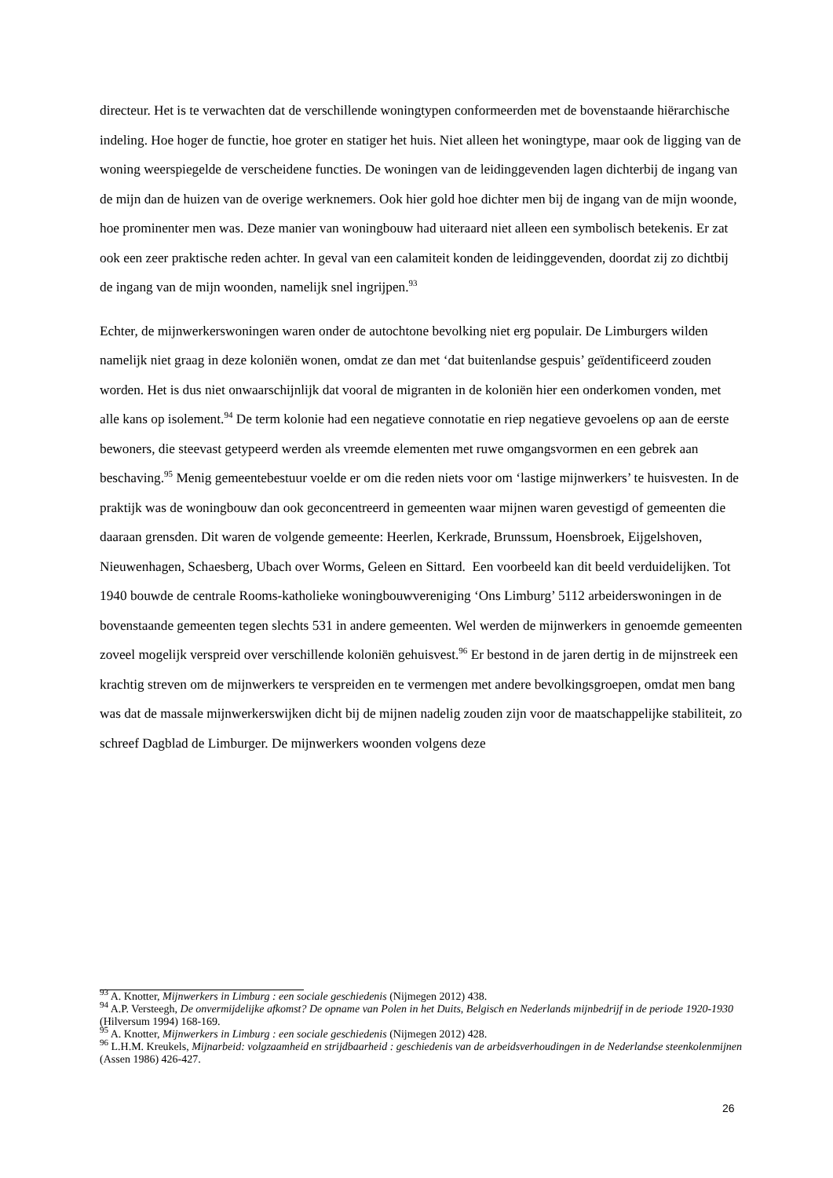directeur. Het is te verwachten dat de verschillende woningtypen conformeerden met de bovenstaande hiërarchische indeling. Hoe hoger de functie, hoe groter en statiger het huis. Niet alleen het woningtype, maar ook de ligging van de woning weerspiegelde de verscheidene functies. De woningen van de leidinggevenden lagen dichterbij de ingang van de mijn dan de huizen van de overige werknemers. Ook hier gold hoe dichter men bij de ingang van de mijn woonde, hoe prominenter men was. Deze manier van woningbouw had uiteraard niet alleen een symbolisch betekenis. Er zat ook een zeer praktische reden achter. In geval van een calamiteit konden de leidinggevenden, doordat zij zo dichtbij de ingang van de mijn woonden, namelijk snel ingrijpen.<sup>93</sup>
Echter, de mijnwerkerswoningen waren onder de autochtone bevolking niet erg populair. De Limburgers wilden namelijk niet graag in deze koloniën wonen, omdat ze dan met ‘dat buitenlandse gespuis’ geïdentificeerd zouden worden. Het is dus niet onwaarschijnlijk dat vooral de migranten in de koloniën hier een onderkomen vonden, met alle kans op isolement.<sup>94</sup> De term kolonie had een negatieve connotatie en riep negatieve gevoelens op aan de eerste bewoners, die steevast getypeerd werden als vreemde elementen met ruwe omgangsvormen en een gebrek aan beschaving.<sup>95</sup> Menig gemeentebestuur voelde er om die reden niets voor om ‘lastige mijnwerkers’ te huisvesten. In de praktijk was de woningbouw dan ook geconcentreerd in gemeenten waar mijnen waren gevestigd of gemeenten die daaraan grensden. Dit waren de volgende gemeente: Heerlen, Kerkrade, Brunssum, Hoensbroek, Eijgelshoven, Nieuwenhagen, Schaesberg, Ubach over Worms, Geleen en Sittard. Een voorbeeld kan dit beeld verduidelijken. Tot 1940 bouwde de centrale Rooms-katholieke woningbouwvereniging ‘Ons Limburg’ 5112 arbeiderswoningen in de bovenstaande gemeenten tegen slechts 531 in andere gemeenten. Wel werden de mijnwerkers in genoemde gemeenten zoveel mogelijk verspreid over verschillende koloniën gehuisvest.<sup>96</sup> Er bestond in de jaren dertig in de mijnstreek een krachtig streven om de mijnwerkers te verspreiden en te vermengen met andere bevolkingsgroepen, omdat men bang was dat de massale mijnwerkerswijken dicht bij de mijnen nadelig zouden zijn voor de maatschappelijke stabiliteit, zo schreef Dagblad de Limburger. De mijnwerkers woonden volgens deze
<sup>93</sup> A. Knotter, Mijnwerkers in Limburg : een sociale geschiedenis (Nijmegen 2012) 438.
<sup>94</sup> A.P. Versteegh, De onvermijdelijke afkomst? De opname van Polen in het Duits, Belgisch en Nederlands mijnbedrijf in de periode 1920-1930 (Hilversum 1994) 168-169.
<sup>95</sup> A. Knotter, Mijnwerkers in Limburg : een sociale geschiedenis (Nijmegen 2012) 428.
<sup>96</sup> L.H.M. Kreukels, Mijnarbeid: volgzaamheid en strijdbaarheid : geschiedenis van de arbeidsverhoudingen in de Nederlandse steenkolenmijnen (Assen 1986) 426-427.
26